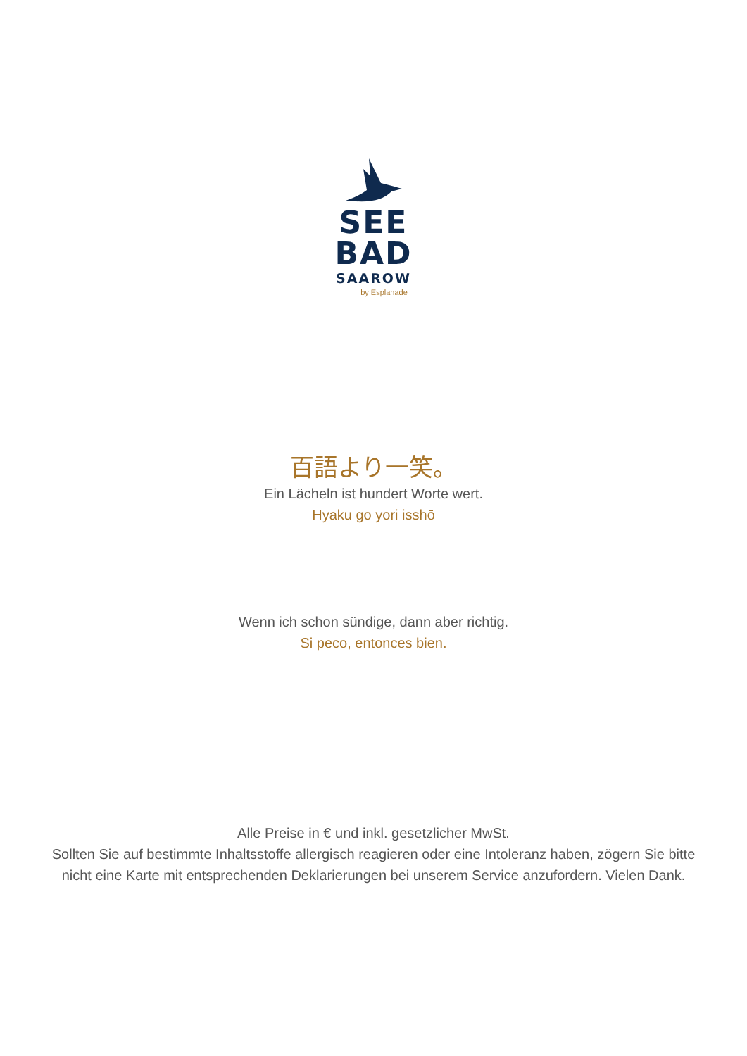SEE
BAD
SAAROW
by Esplanade
百語より一笑。
Ein Lächeln ist hundert Worte wert.
Hyaku go yori isshō
Wenn ich schon sündige, dann aber richtig.
Si peco, entonces bien.
Alle Preise in € und inkl. gesetzlicher MwSt.
Sollten Sie auf bestimmte Inhaltsstoffe allergisch reagieren oder eine Intoleranz haben, zögern Sie bitte
nicht eine Karte mit entsprechenden Deklarierungen bei unserem Service anzufordern. Vielen Dank.